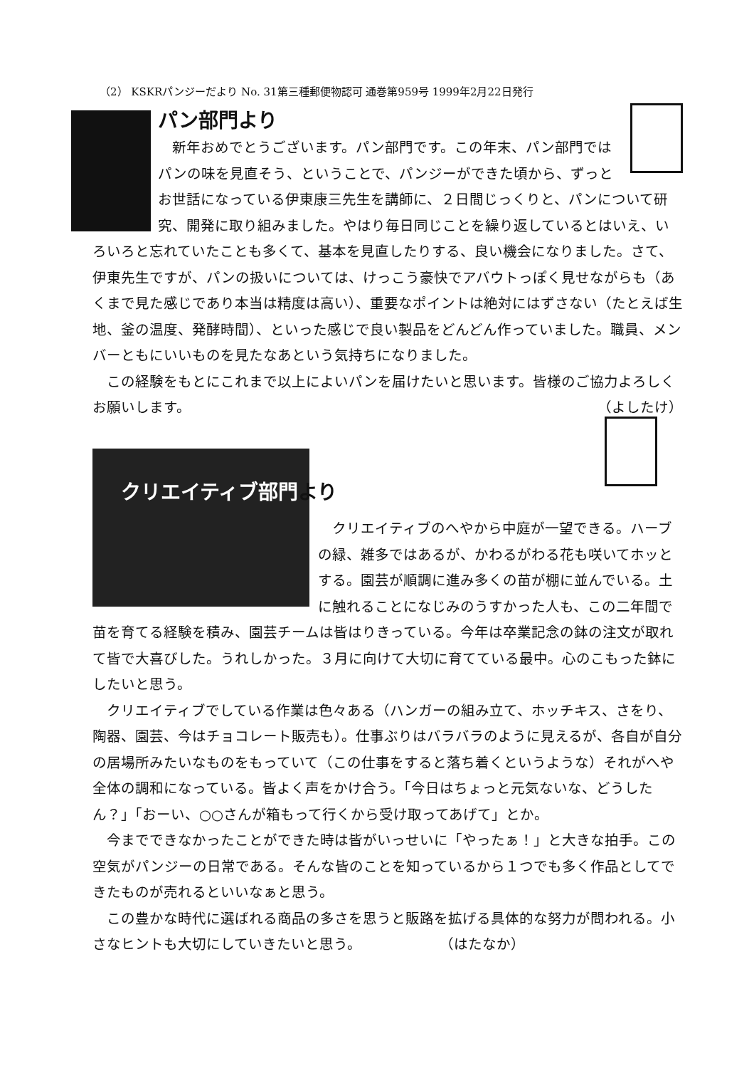（2） KSKRパンジーだより No. 31第三種郵便物認可 通巻第959号 1999年2月22日発行
パン部門より
　新年おめでとうございます。パン部門です。この年末、パン部門ではパンの味を見直そう、ということで、パンジーができた頃から、ずっとお世話になっている伊東康三先生を講師に、２日間じっくりと、パンについて研究、開発に取り組みました。やはり毎日同じことを繰り返しているとはいえ、いろいろと忘れていたことも多くて、基本を見直したりする、良い機会になりました。さて、伊東先生ですが、パンの扱いについては、けっこう豪快でアバウトっぽく見せながらも（あくまで見た感じであり本当は精度は高い）、重要なポイントは絶対にはずさない（たとえば生地、釜の温度、発酵時間）、といった感じで良い製品をどんどん作っていました。職員、メンバーともにいいものを見たなあという気持ちになりました。
　この経験をもとにこれまで以上によいパンを届けたいと思います。皆様のご協力よろしくお願いします。 （よしたけ）
クリエイティブ部門より
　クリエイティブのへやから中庭が一望できる。ハーブの緑、雑多ではあるが、かわるがわる花も咲いてホッとする。園芸が順調に進み多くの苗が棚に並んでいる。土に触れることになじみのうすかった人も、この二年間で苗を育てる経験を積み、園芸チームは皆はりきっている。今年は卒業記念の鉢の注文が取れて皆で大喜びした。うれしかった。３月に向けて大切に育てている最中。心のこもった鉢にしたいと思う。
　クリエイティブでしている作業は色々ある（ハンガーの組み立て、ホッチキス、さをり、陶器、園芸、今はチョコレート販売も）。仕事ぶりはバラバラのように見えるが、各自が自分の居場所みたいなものをもっていて（この仕事をすると落ち着くというような）それがへや全体の調和になっている。皆よく声をかけ合う。「今日はちょっと元気ないな、どうしたん？」「おーい、○○さんが箱もって行くから受け取ってあげて」とか。
　今までできなかったことができた時は皆がいっせいに「やったぁ！」と大きな拍手。この空気がパンジーの日常である。そんな皆のことを知っているから１つでも多く作品としてできたものが売れるといいなぁと思う。
　この豊かな時代に選ばれる商品の多さを思うと販路を拡げる具体的な努力が問われる。小さなヒントも大切にしていきたいと思う。 （はたなか）